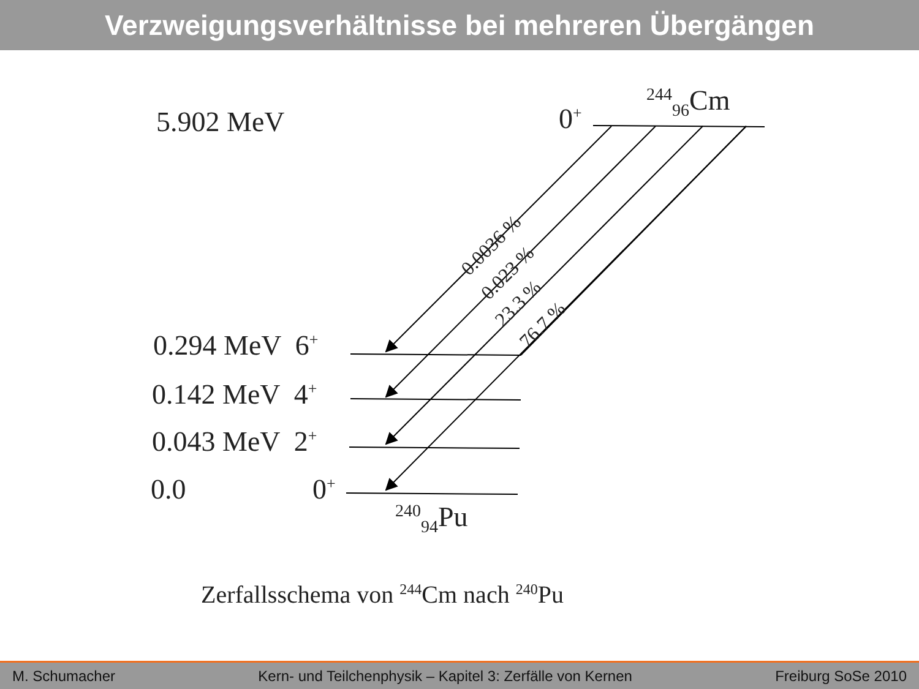Verzweigungsverhältnisse bei mehreren Übergängen
5.902 MeV 0<sup>+</sup>
<sup>244</sup> <sub>96</sub>Cm
0.0036 %
0.023 %
23.3 %
76.7 %
0.294 MeV 6<sup>+</sup>
0.142 MeV 4<sup>+</sup>
0.043 MeV 2<sup>+</sup>
0.0 0<sup>+</sup>
<sup>240</sup> <sub>94</sub>Pu
Zerfallsschema von <sup>244</sup>Cm nach <sup>240</sup>Pu
M. Schumacher Kern- und Teilchenphysik – Kapitel 3: Zerfälle von Kernen Freiburg SoSe 2010